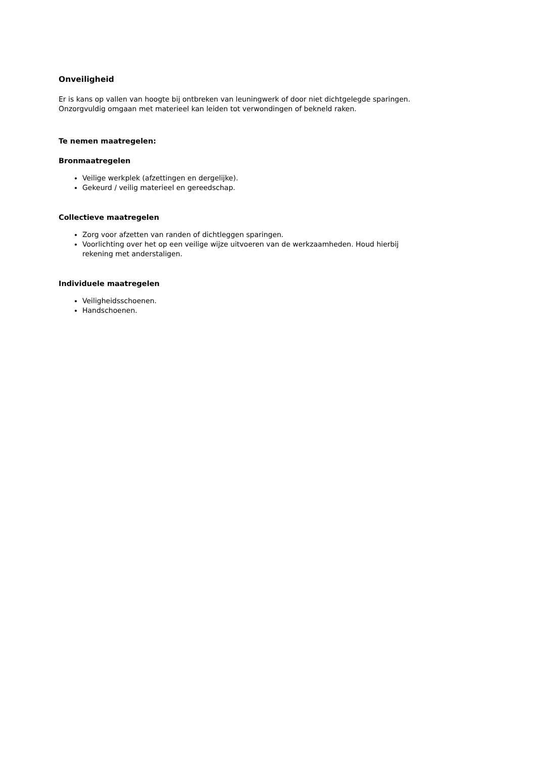Onveiligheid
Er is kans op vallen van hoogte bij ontbreken van leuningwerk of door niet dichtgelegde sparingen. Onzorgvuldig omgaan met materieel kan leiden tot verwondingen of bekneld raken.
Te nemen maatregelen:
Bronmaatregelen
Veilige werkplek (afzettingen en dergelijke).
Gekeurd / veilig materieel en gereedschap.
Collectieve maatregelen
Zorg voor afzetten van randen of dichtleggen sparingen.
Voorlichting over het op een veilige wijze uitvoeren van de werkzaamheden. Houd hierbij rekening met anderstaligen.
Individuele maatregelen
Veiligheidsschoenen.
Handschoenen.